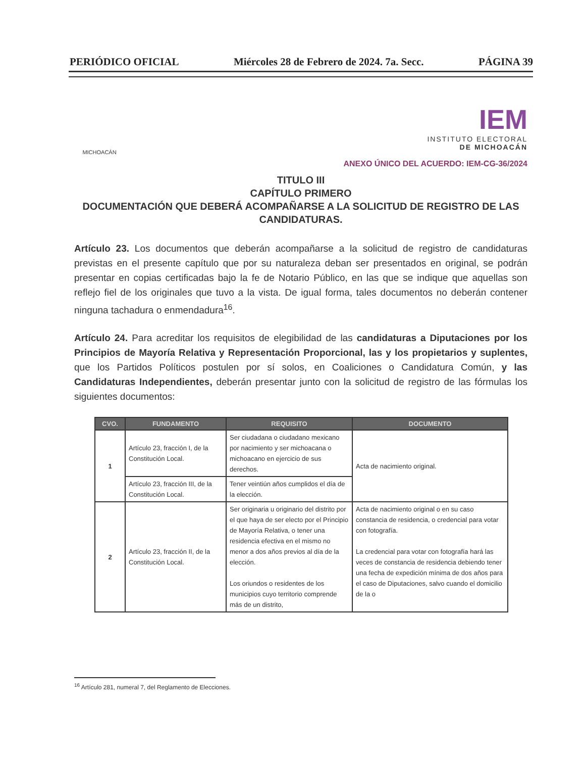PERIÓDICO OFICIAL Miércoles 28 de Febrero de 2024. 7a. Secc. PÁGINA 39
MICHOACÁN
IEM
INSTITUTO ELECTORAL
DE MICHOACÁN
ANEXO ÚNICO DEL ACUERDO: IEM-CG-36/2024
TITULO III
CAPÍTULO PRIMERO
DOCUMENTACIÓN QUE DEBERÁ ACOMPAÑARSE A LA SOLICITUD DE REGISTRO DE LAS CANDIDATURAS.
Artículo 23. Los documentos que deberán acompañarse a la solicitud de registro de candidaturas previstas en el presente capítulo que por su naturaleza deban ser presentados en original, se podrán presentar en copias certificadas bajo la fe de Notario Público, en las que se indique que aquellas son reflejo fiel de los originales que tuvo a la vista. De igual forma, tales documentos no deberán contener ninguna tachadura o enmendadura<sup>16</sup>.
Artículo 24. Para acreditar los requisitos de elegibilidad de las candidaturas a Diputaciones por los Principios de Mayoría Relativa y Representación Proporcional, las y los propietarios y suplentes, que los Partidos Políticos postulen por sí solos, en Coaliciones o Candidatura Común, y las Candidaturas Independientes, deberán presentar junto con la solicitud de registro de las fórmulas los siguientes documentos:
| CVO. | FUNDAMENTO | REQUISITO | DOCUMENTO |
| --- | --- | --- | --- |
| 1 | Artículo 23, fracción I, de la Constitución Local. | Ser ciudadana o ciudadano mexicano por nacimiento y ser michoacana o michoacano en ejercicio de sus derechos. | Acta de nacimiento original. |
| | Artículo 23, fracción III, de la Constitución Local. | Tener veintiún años cumplidos el día de la elección. | |
| 2 | Artículo 23, fracción II, de la Constitución Local. | Ser originaria u originario del distrito por el que haya de ser electo por el Principio de Mayoría Relativa, o tener una residencia efectiva en el mismo no menor a dos años previos al día de la elección. Los oriundos o residentes de los municipios cuyo territorio comprende más de un distrito, | Acta de nacimiento original o en su caso constancia de residencia, o credencial para votar con fotografía. La credencial para votar con fotografía hará las veces de constancia de residencia debiendo tener una fecha de expedición mínima de dos años para el caso de Diputaciones, salvo cuando el domicilio de la o |
<sup>16</sup> Artículo 281, numeral 7, del Reglamento de Elecciones.